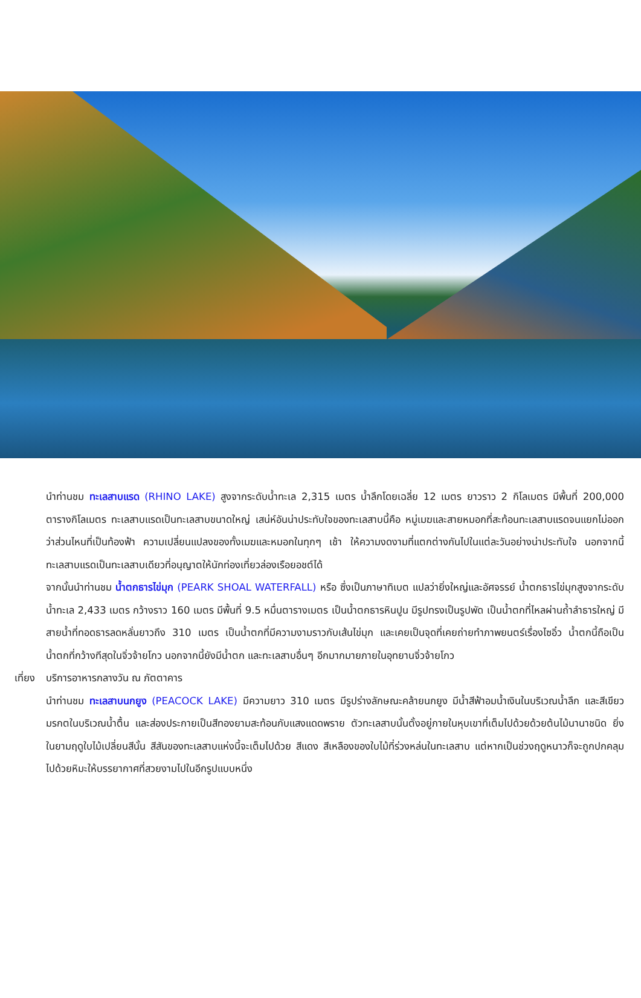นำท่านชม ทะเลสาบแรด (RHINO LAKE) สูงจากระดับน้ำทะเล 2,315 เมตร น้ำลึกโดยเฉลี่ย 12 เมตร ยาวราว 2 กิโลเมตร มีพื้นที่ 200,000 ตารางกิโลเมตร ทะเลสาบแรดเป็นทะเลสาบขนาดใหญ่ เสน่ห์อันน่าประทับใจของทะเลสาบนี้คือ หมู่เมฆและสายหมอกที่สะท้อนทะเลสาบแรดจนแยกไม่ออกว่าส่วนไหนที่เป็นท้องฟ้า ความเปลี่ยนแปลงของทั้งเมฆและหมอกในทุกๆ เช้า ให้ความงดงามที่แตกต่างกันไปในแต่ละวันอย่างน่าประทับใจ นอกจากนี้ทะเลสาบแรดเป็นทะเลสาบเดียวที่อนุญาตให้นักท่องเที่ยวล่องเรือยอชต์ได้
จากนั้นนำท่านชม น้ำตกธารไข่มุก (PEARK SHOAL WATERFALL) หรือ ซึ่งเป็นภาษาทิเบต แปลว่ายิ่งใหญ่และอัศจรรย์ น้ำตกธารไข่มุกสูงจากระดับน้ำทะเล 2,433 เมตร กว้างราว 160 เมตร มีพื้นที่ 9.5 หมื่นตารางเมตร เป็นน้ำตกธารหินปูน มีรูปทรงเป็นรูปพัด เป็นน้ำตกที่ไหลผ่านถ้ำลำธารใหญ่ มีสายน้ำที่ทอดธารลดหลั่นยาวถึง 310 เมตร เป็นน้ำตกที่มีความงามราวกับเส้นไข่มุก และเคยเป็นจุดที่เคยถ่ายทำภาพยนตร์เรื่องไซอิ๋ว น้ำตกนี้ถือเป็นน้ำตกที่กว้างทีสุดในจิ่วจ้ายโกว นอกจากนี้ยังมีน้ำตก และทะเลสาบอื่นๆ อีกมากมายภายในอุทยานจิ่วจ้ายโกว
เที่ยง
บริการอาหารกลางวัน ณ ภัตตาคาร
นำท่านชม ทะเลสาบนกยูง (PEACOCK LAKE) มีความยาว 310 เมตร มีรูปร่างลักษณะคล้ายนกยูง มีน้ำสีฟ้าอมน้ำเงินในบริเวณน้ำลึก และสีเขียวมรกตในบริเวณน้ำตื้น และส่องประกายเป็นสีทองยามสะท้อนกับแสงแดดพราย ตัวทะเลสาบนั้นตั้งอยู่ภายในหุบเขาที่เต็มไปด้วยด้วยต้นไม้นานาชนิด ยิ่งในยามฤดูใบไม้เปลี่ยนสีนั้น สีสันของทะเลสาบแห่งนี้จะเต็มไปด้วย สีแดง สีเหลืองของใบไม้ที่ร่วงหล่นในทะเลสาบ แต่หากเป็นช่วงฤดูหนาวก็จะถูกปกคลุมไปด้วยหิมะให้บรรยากาศที่สวยงามไปในอีกรูปแบบหนึ่ง